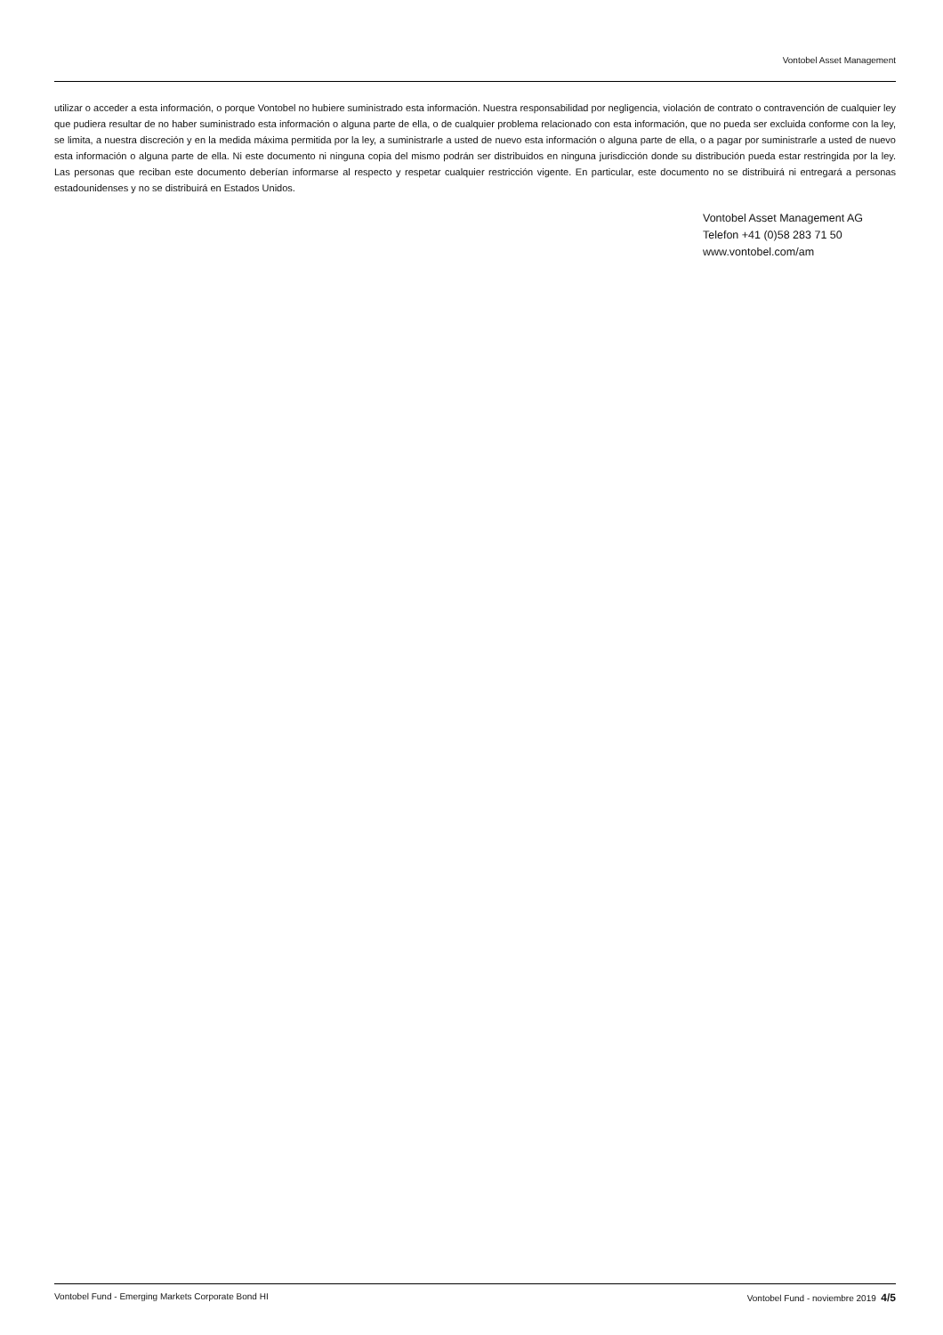Vontobel Asset Management
utilizar o acceder a esta información, o porque Vontobel no hubiere suministrado esta información. Nuestra responsabilidad por negligencia, violación de contrato o contravención de cualquier ley que pudiera resultar de no haber suministrado esta información o alguna parte de ella, o de cualquier problema relacionado con esta información, que no pueda ser excluida conforme con la ley, se limita, a nuestra discreción y en la medida máxima permitida por la ley, a suministrarle a usted de nuevo esta información o alguna parte de ella, o a pagar por suministrarle a usted de nuevo esta información o alguna parte de ella. Ni este documento ni ninguna copia del mismo podrán ser distribuidos en ninguna jurisdicción donde su distribución pueda estar restringida por la ley. Las personas que reciban este documento deberían informarse al respecto y respetar cualquier restricción vigente. En particular, este documento no se distribuirá ni entregará a personas estadounidenses y no se distribuirá en Estados Unidos.
Vontobel Asset Management AG
Telefon +41 (0)58 283 71 50
www.vontobel.com/am
Vontobel Fund - Emerging Markets Corporate Bond HI Vontobel Fund - noviembre 2019 4/5